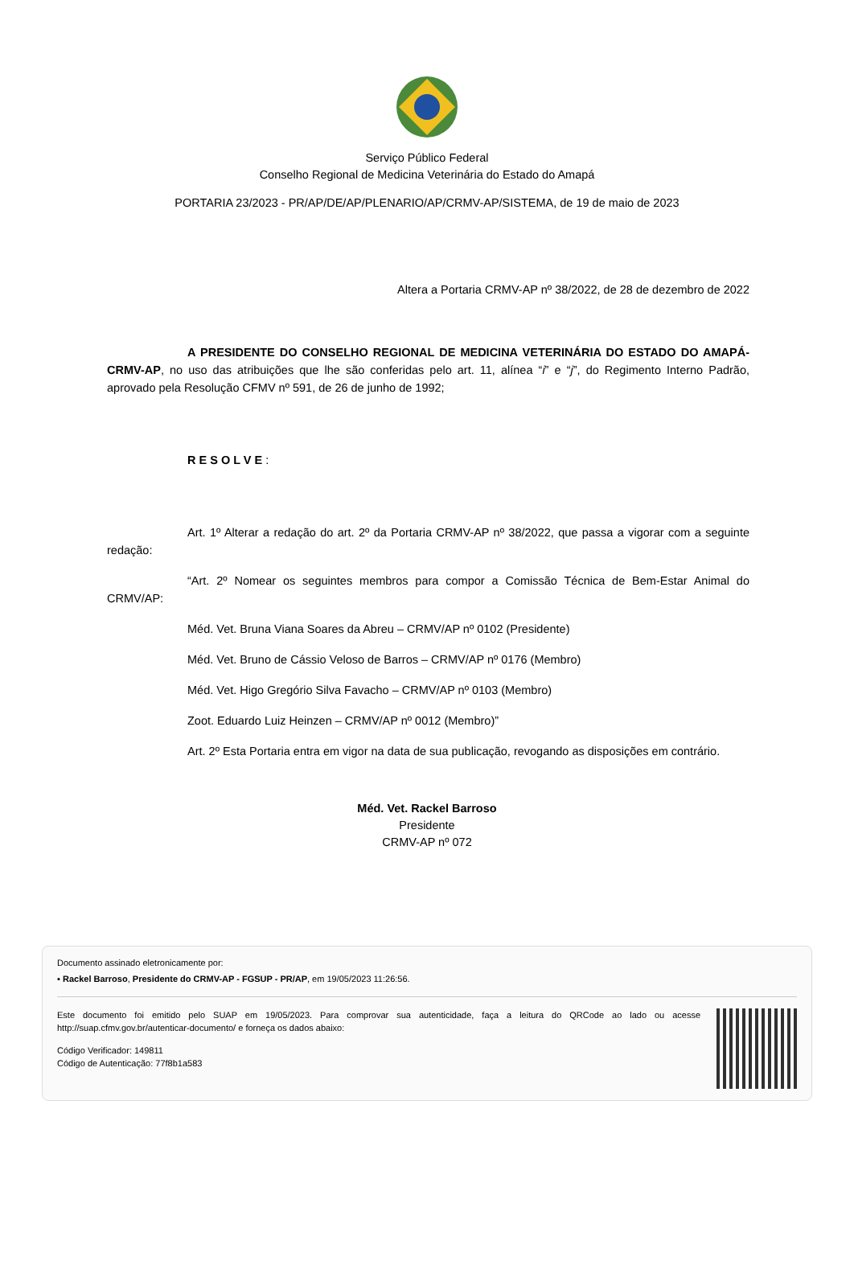Serviço Público Federal
Conselho Regional de Medicina Veterinária do Estado do Amapá
PORTARIA 23/2023 - PR/AP/DE/AP/PLENARIO/AP/CRMV-AP/SISTEMA, de 19 de maio de 2023
Altera a Portaria CRMV-AP nº 38/2022, de 28 de dezembro de 2022
A PRESIDENTE DO CONSELHO REGIONAL DE MEDICINA VETERINÁRIA DO ESTADO DO AMAPÁ-CRMV-AP, no uso das atribuições que lhe são conferidas pelo art. 11, alínea “i” e “j”, do Regimento Interno Padrão, aprovado pela Resolução CFMV nº 591, de 26 de junho de 1992;
R E S O L V E :
Art. 1º Alterar a redação do art. 2º da Portaria CRMV-AP nº 38/2022, que passa a vigorar com a seguinte redação:
“Art. 2º Nomear os seguintes membros para compor a Comissão Técnica de Bem-Estar Animal do CRMV/AP:
Méd. Vet. Bruna Viana Soares da Abreu – CRMV/AP nº 0102 (Presidente)
Méd. Vet. Bruno de Cássio Veloso de Barros – CRMV/AP nº 0176 (Membro)
Méd. Vet. Higo Gregório Silva Favacho – CRMV/AP nº 0103 (Membro)
Zoot. Eduardo Luiz Heinzen – CRMV/AP nº 0012 (Membro)”
Art. 2º Esta Portaria entra em vigor na data de sua publicação, revogando as disposições em contrário.
Méd. Vet. Rackel Barroso
Presidente
CRMV-AP nº 072
Documento assinado eletronicamente por:
▪ Rackel Barroso, Presidente do CRMV-AP - FGSUP - PR/AP, em 19/05/2023 11:26:56.
Este documento foi emitido pelo SUAP em 19/05/2023. Para comprovar sua autenticidade, faça a leitura do QRCode ao lado ou acesse http://suap.cfmv.gov.br/autenticar-documento/ e forneça os dados abaixo:
Código Verificador: 149811
Código de Autenticação: 77f8b1a583